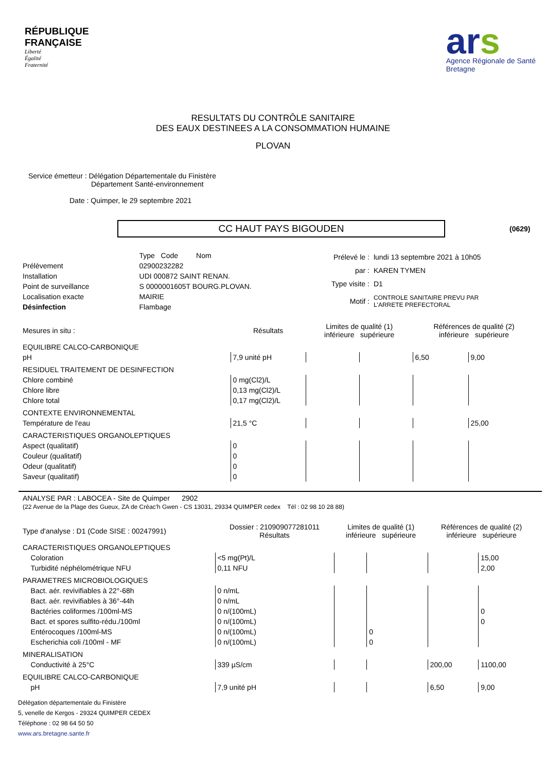RÉPUBLIQUE
FRANÇAISE
Liberté
Égalité
Fraternité
ars
Agence Régionale de Santé
Bretagne
RESULTATS DU CONTRÔLE SANITAIRE
DES EAUX DESTINEES A LA CONSOMMATION HUMAINE
PLOVAN
Service émetteur : Délégation Départementale du Finistère
Département Santé-environnement
Date : Quimper, le 29 septembre 2021
CC HAUT PAYS BIGOUDEN
(0629)
| | Type Code Nom |
| Prélèvement | 02900232282 |
| Installation | UDI 000872 SAINT RENAN. |
| Point de surveillance | S 0000001605T BOURG.PLOVAN. |
| Localisation exacte | MAIRIE |
| Désinfection | Flambage |
| Prélevé le : | lundi 13 septembre 2021 à 10h05 |
| par : | KAREN TYMEN |
| Type visite : | D1 |
| Motif : | CONTROLE SANITAIRE PREVU PAR L'ARRETE PREFECTORAL |
| Mesures in situ : | Résultats | Limites de qualité (1) inférieure supérieure | | Références de qualité (2) inférieure supérieure | |
| --- | --- | --- | --- | --- | --- |
| EQUILIBRE CALCO-CARBONIQUE | | | | | |
| pH | 7,9 unité pH | | | 6,50 | 9,00 |
| RESIDUEL TRAITEMENT DE DESINFECTION | | | | | |
| Chlore combiné | 0 mg(Cl2)/L | | | | |
| Chlore libre | 0,13 mg(Cl2)/L | | | | |
| Chlore total | 0,17 mg(Cl2)/L | | | | |
| CONTEXTE ENVIRONNEMENTAL | | | | | |
| Température de l'eau | 21,5 °C | | | | 25,00 |
| CARACTERISTIQUES ORGANOLEPTIQUES | | | | | |
| Aspect (qualitatif) | 0 | | | | |
| Couleur (qualitatif) | 0 | | | | |
| Odeur (qualitatif) | 0 | | | | |
| Saveur (qualitatif) | 0 | | | | |
ANALYSE PAR : LABOCEA - Site de Quimper 2902
(22 Avenue de la Plage des Gueux, ZA de Créac'h Gwen - CS 13031, 29334 QUIMPER cedex Tél : 02 98 10 28 88)
| Type d'analyse : D1 (Code SISE : 00247991) | Dossier : 210909077281011 Résultats | Limites de qualité (1) inférieure supérieure | | Références de qualité (2) inférieure supérieure | |
| --- | --- | --- | --- | --- | --- |
| CARACTERISTIQUES ORGANOLEPTIQUES | | | | | |
| Coloration | <5 mg(Pt)/L | | | | 15,00 |
| Turbidité néphélométrique NFU | 0,11 NFU | | | | 2,00 |
| PARAMETRES MICROBIOLOGIQUES | | | | | |
| Bact. aér. revivifiables à 22°-68h | 0 n/mL | | | | |
| Bact. aér. revivifiables à 36°-44h | 0 n/mL | | | | |
| Bactéries coliformes /100ml-MS | 0 n/(100mL) | | | | 0 |
| Bact. et spores sulfito-rédu./100ml | 0 n/(100mL) | | | | 0 |
| Entérocoques /100ml-MS | 0 n/(100mL) | | 0 | | |
| Escherichia coli /100ml - MF | 0 n/(100mL) | | 0 | | |
| MINERALISATION | | | | | |
| Conductivité à 25°C | 339 µS/cm | | | 200,00 | 1100,00 |
| EQUILIBRE CALCO-CARBONIQUE | | | | | |
| pH | 7,9 unité pH | | | 6,50 | 9,00 |
Délégation départementale du Finistère
5, venelle de Kergos - 29324 QUIMPER CEDEX
Téléphone : 02 98 64 50 50
www.ars.bretagne.sante.fr